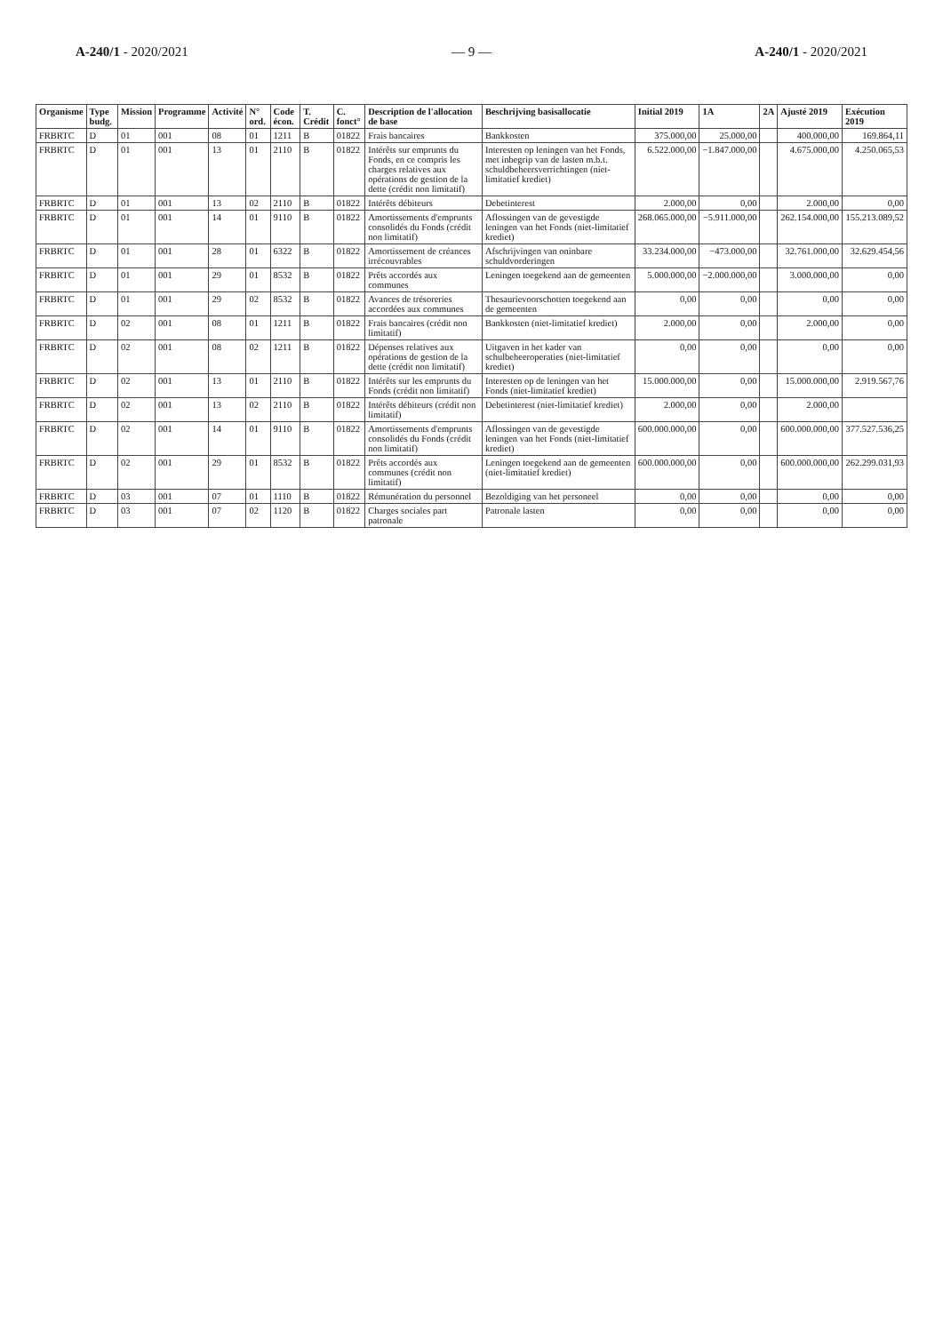A-240/1 - 2020/2021 — 9 — A-240/1 - 2020/2021
| Organisme | Type budg. | Mission | Programme | Activité | N° ord. | Code écon. | T. Crédit | C. fonct° | Description de l'allocation de base | Beschrijving basisallocatie | Initial 2019 | 1A | 2A | Ajusté 2019 | Exécution 2019 |
| --- | --- | --- | --- | --- | --- | --- | --- | --- | --- | --- | --- | --- | --- | --- | --- |
| FRBRTC | D | 01 | 001 | 08 | 01 | 1211 | B | 01822 | Frais bancaires | Bankkosten | 375.000,00 | 25.000,00 | | 400.000,00 | 169.864,11 |
| FRBRTC | D | 01 | 001 | 13 | 01 | 2110 | B | 01822 | Intérêts sur emprunts du Fonds, en ce compris les charges relatives aux opérations de gestion de la dette (crédit non limitatif) | Interesten op leningen van het Fonds, met inbegrip van de lasten m.b.t. schuldbeheersverrichtingen (niet-limitatief krediet) | 6.522.000,00 | −1.847.000,00 | | 4.675.000,00 | 4.250.065,53 |
| FRBRTC | D | 01 | 001 | 13 | 02 | 2110 | B | 01822 | Intérêts débiteurs | Debetinterest | 2.000,00 | 0,00 | | 2.000,00 | 0,00 |
| FRBRTC | D | 01 | 001 | 14 | 01 | 9110 | B | 01822 | Amortissements d'emprunts consolidés du Fonds (crédit non limitatif) | Aflossingen van de gevestigde leningen van het Fonds (niet-limitatief krediet) | 268.065.000,00 | −5.911.000,00 | | 262.154.000,00 | 155.213.089,52 |
| FRBRTC | D | 01 | 001 | 28 | 01 | 6322 | B | 01822 | Amortissement de créances irrécouvrables | Afschrijvingen van oninbare schuldvorderingen | 33.234.000,00 | −473.000,00 | | 32.761.000,00 | 32.629.454,56 |
| FRBRTC | D | 01 | 001 | 29 | 01 | 8532 | B | 01822 | Prêts accordés aux communes | Leningen toegekend aan de gemeenten | 5.000.000,00 | −2.000.000,00 | | 3.000.000,00 | 0,00 |
| FRBRTC | D | 01 | 001 | 29 | 02 | 8532 | B | 01822 | Avances de trésoreries accordées aux communes | Thesaurievoorschotten toegekend aan de gemeenten | 0,00 | 0,00 | | 0,00 | 0,00 |
| FRBRTC | D | 02 | 001 | 08 | 01 | 1211 | B | 01822 | Frais bancaires (crédit non limitatif) | Bankkosten (niet-limitatief krediet) | 2.000,00 | 0,00 | | 2.000,00 | 0,00 |
| FRBRTC | D | 02 | 001 | 08 | 02 | 1211 | B | 01822 | Dépenses relatives aux opérations de gestion de la dette (crédit non limitatif) | Uitgaven in het kader van schulbeheeroperaties (niet-limitatief krediet) | 0,00 | 0,00 | | 0,00 | 0,00 |
| FRBRTC | D | 02 | 001 | 13 | 01 | 2110 | B | 01822 | Intérêts sur les emprunts du Fonds (crédit non limitatif) | Interesten op de leningen van het Fonds (niet-limitatief krediet) | 15.000.000,00 | 0,00 | | 15.000.000,00 | 2.919.567,76 |
| FRBRTC | D | 02 | 001 | 13 | 02 | 2110 | B | 01822 | Intérêts débiteurs (crédit non limitatif) | Debetinterest (niet-limitatief krediet) | 2.000,00 | 0,00 | | 2.000,00 | |
| FRBRTC | D | 02 | 001 | 14 | 01 | 9110 | B | 01822 | Amortissements d'emprunts consolidés du Fonds (crédit non limitatif) | Aflossingen van de gevestigde leningen van het Fonds (niet-limitatief krediet) | 600.000.000,00 | 0,00 | | 600.000.000,00 | 377.527.536,25 |
| FRBRTC | D | 02 | 001 | 29 | 01 | 8532 | B | 01822 | Prêts accordés aux communes (crédit non limitatif) | Leningen toegekend aan de gemeenten (niet-limitatief krediet) | 600.000.000,00 | 0,00 | | 600.000.000,00 | 262.299.031,93 |
| FRBRTC | D | 03 | 001 | 07 | 01 | 1110 | B | 01822 | Rémunération du personnel | Bezoldiging van het personeel | 0,00 | 0,00 | | 0,00 | 0,00 |
| FRBRTC | D | 03 | 001 | 07 | 02 | 1120 | B | 01822 | Charges sociales part patronale | Patronale lasten | 0,00 | 0,00 | | 0,00 | 0,00 |